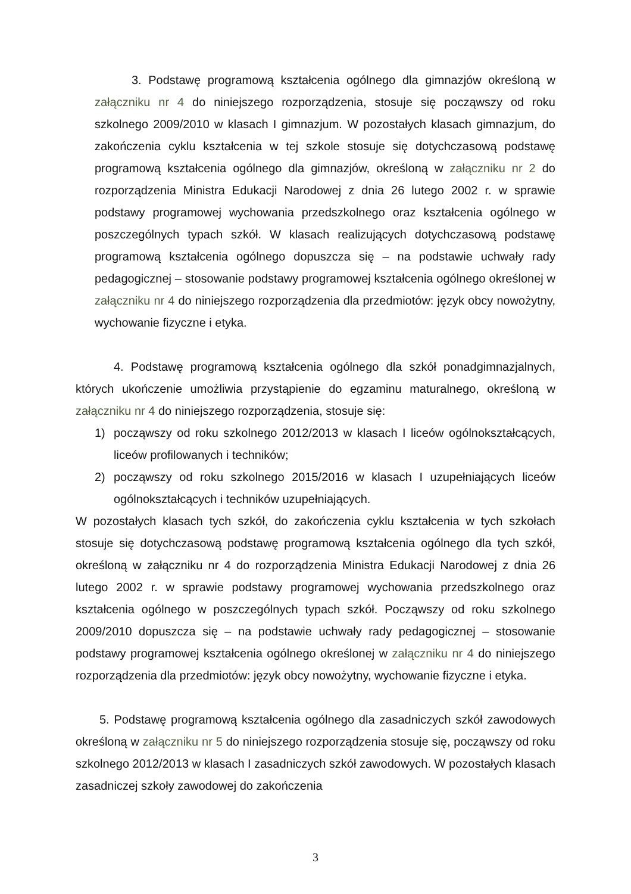3. Podstawę programową kształcenia ogólnego dla gimnazjów określoną w załączniku nr 4 do niniejszego rozporządzenia, stosuje się począwszy od roku szkolnego 2009/2010 w klasach I gimnazjum. W pozostałych klasach gimnazjum, do zakończenia cyklu kształcenia w tej szkole stosuje się dotychczasową podstawę programową kształcenia ogólnego dla gimnazjów, określoną w załączniku nr 2 do rozporządzenia Ministra Edukacji Narodowej z dnia 26 lutego 2002 r. w sprawie podstawy programowej wychowania przedszkolnego oraz kształcenia ogólnego w poszczególnych typach szkół. W klasach realizujących dotychczasową podstawę programową kształcenia ogólnego dopuszcza się – na podstawie uchwały rady pedagogicznej – stosowanie podstawy programowej kształcenia ogólnego określonej w załączniku nr 4 do niniejszego rozporządzenia dla przedmiotów: język obcy nowożytny, wychowanie fizyczne i etyka.
4. Podstawę programową kształcenia ogólnego dla szkół ponadgimnazjalnych, których ukończenie umożliwia przystąpienie do egzaminu maturalnego, określoną w załączniku nr 4 do niniejszego rozporządzenia, stosuje się:
1) począwszy od roku szkolnego 2012/2013 w klasach I liceów ogólnokształcących, liceów profilowanych i techników;
2) począwszy od roku szkolnego 2015/2016 w klasach I uzupełniających liceów ogólnokształcących i techników uzupełniających.
W pozostałych klasach tych szkół, do zakończenia cyklu kształcenia w tych szkołach stosuje się dotychczasową podstawę programową kształcenia ogólnego dla tych szkół, określoną w załączniku nr 4 do rozporządzenia Ministra Edukacji Narodowej z dnia 26 lutego 2002 r. w sprawie podstawy programowej wychowania przedszkolnego oraz kształcenia ogólnego w poszczególnych typach szkół. Począwszy od roku szkolnego 2009/2010 dopuszcza się – na podstawie uchwały rady pedagogicznej – stosowanie podstawy programowej kształcenia ogólnego określonej w załączniku nr 4 do niniejszego rozporządzenia dla przedmiotów: język obcy nowożytny, wychowanie fizyczne i etyka.
5. Podstawę programową kształcenia ogólnego dla zasadniczych szkół zawodowych określoną w załączniku nr 5 do niniejszego rozporządzenia stosuje się, począwszy od roku szkolnego 2012/2013 w klasach I zasadniczych szkół zawodowych. W pozostałych klasach zasadniczej szkoły zawodowej do zakończenia
3